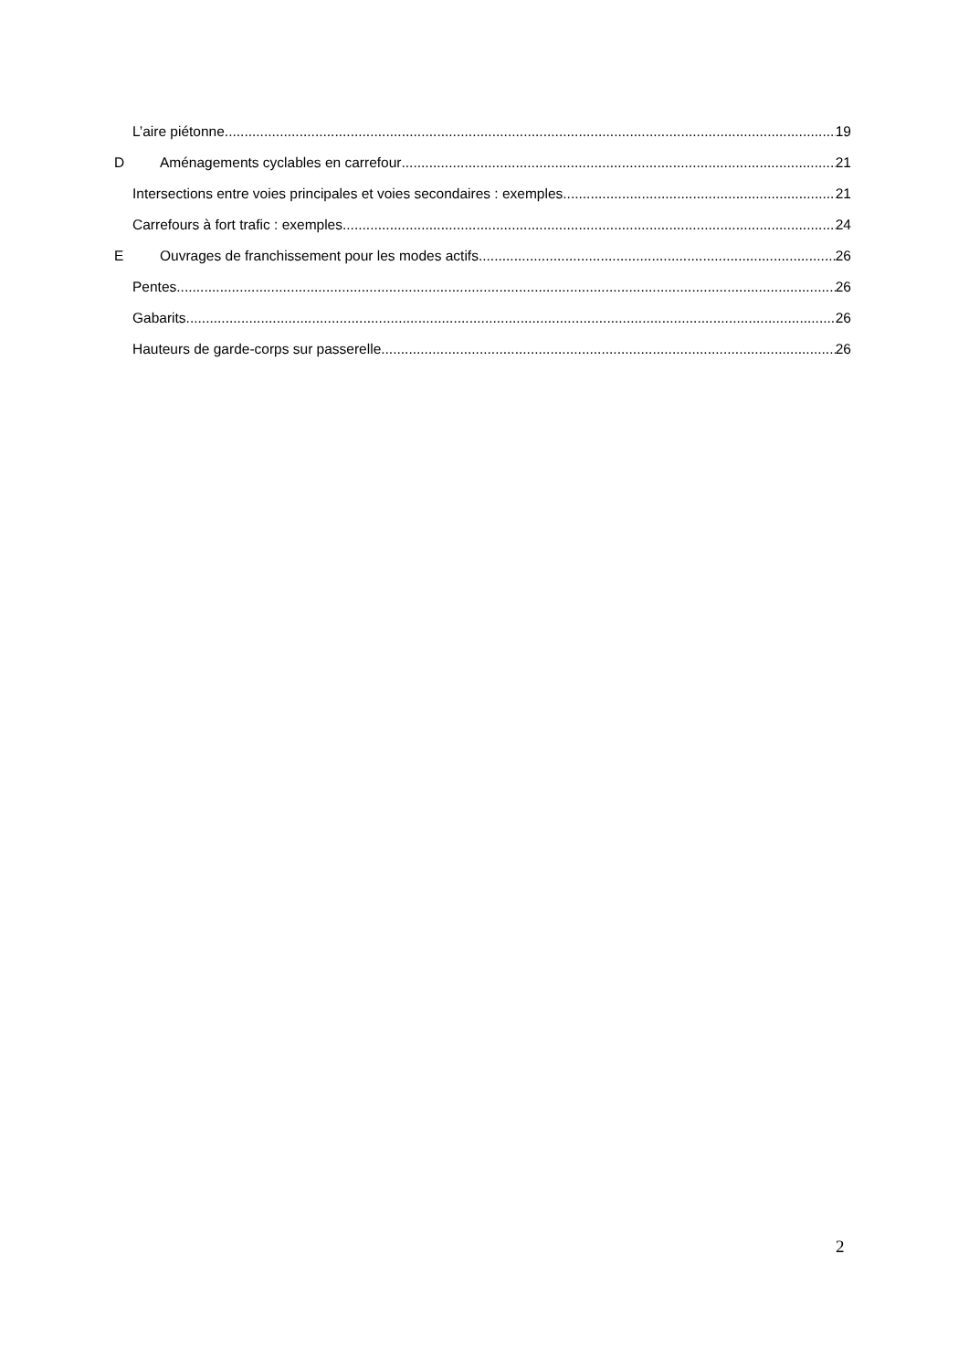L’aire piétonne 19
D Aménagements cyclables en carrefour 21
Intersections entre voies principales et voies secondaires : exemples 21
Carrefours à fort trafic : exemples 24
E Ouvrages de franchissement pour les modes actifs 26
Pentes 26
Gabarits 26
Hauteurs de garde-corps sur passerelle 26
2